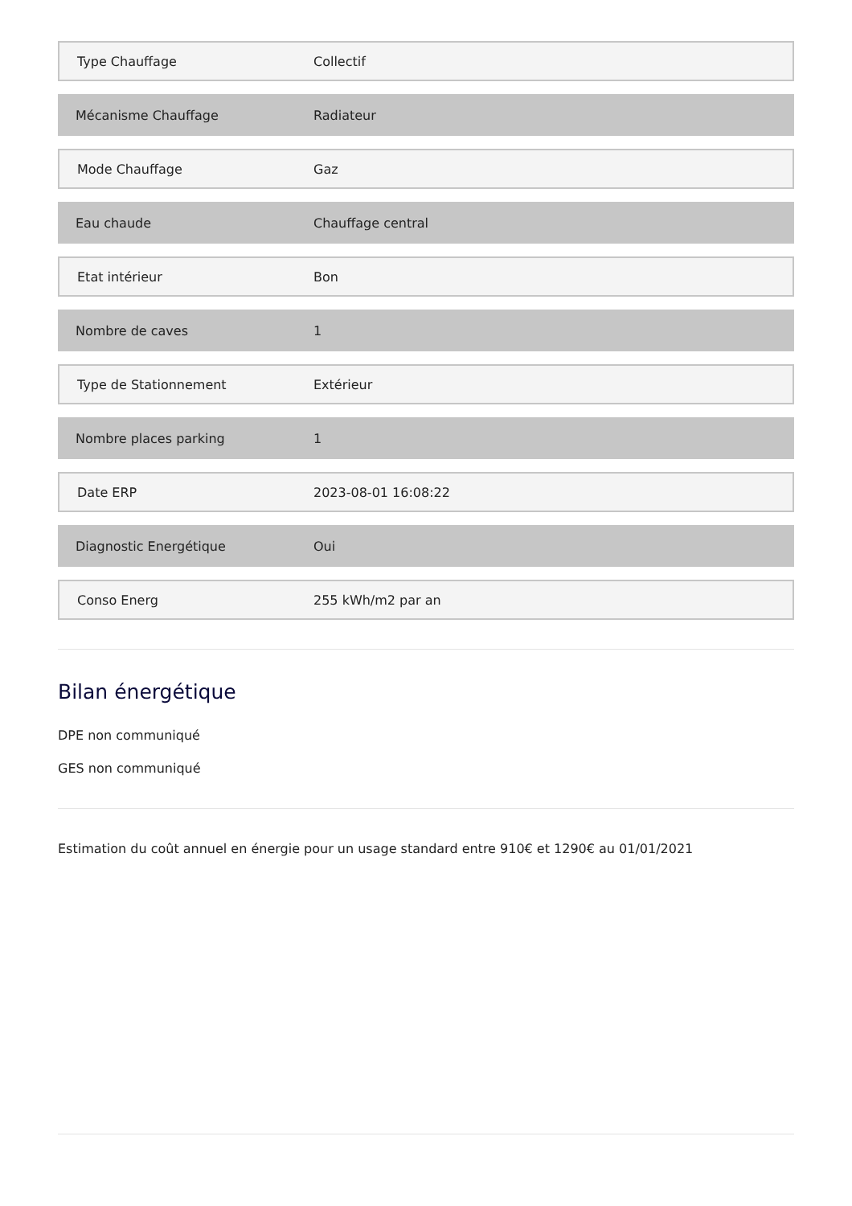| Type Chauffage | Collectif |
| Mécanisme Chauffage | Radiateur |
| Mode Chauffage | Gaz |
| Eau chaude | Chauffage central |
| Etat intérieur | Bon |
| Nombre de caves | 1 |
| Type de Stationnement | Extérieur |
| Nombre places parking | 1 |
| Date ERP | 2023-08-01 16:08:22 |
| Diagnostic Energétique | Oui |
| Conso Energ | 255 kWh/m2 par an |
Bilan énergétique
DPE non communiqué
GES non communiqué
Estimation du coût annuel en énergie pour un usage standard entre 910€ et 1290€ au 01/01/2021